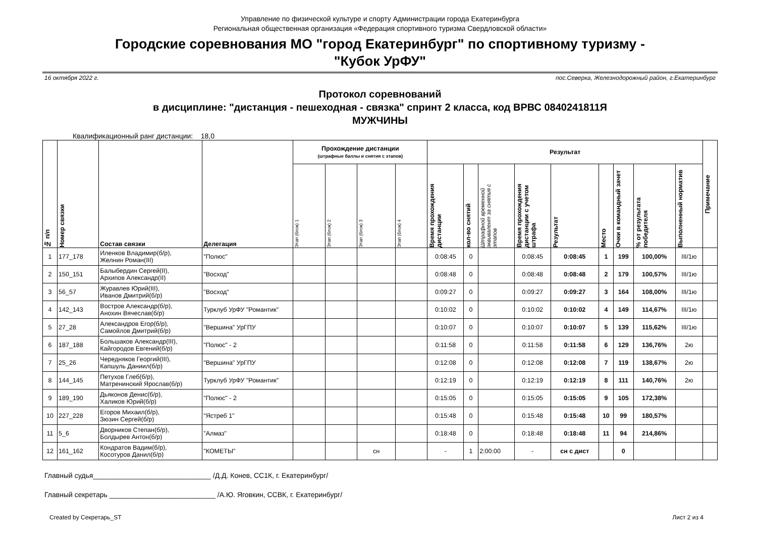Управление по физической культуре и спорту Администрации города Екатеринбурга
Региональная общественная организация «Федерация спортивного туризма Свердловской области»
Городские соревнования МО "город Екатеринбург" по спортивному туризму -
"Кубок УрФУ"
16 октября 2022 г. пос.Северка, Железнодорожный район, г.Екатеринбург
Протокол соревнований
в дисциплине: "дистанция - пешеходная - связка" спринт 2 класса, код ВРВС 0840241811Я
МУЖЧИНЫ
Квалификационный ранг дистанции: 18,0
| № п/п | Номер связки | Состав связки | Делегация | Прохождение дистанции (штрафные баллы и снятия с этапов) | | | | Результат | | | | | | | | | Примечание |
| --- | --- | --- | --- | --- | --- | --- | --- | --- | --- | --- | --- | --- | --- | --- | --- | --- | --- |
| | | | | Этап (блок) 1 | Этап (блок) 2 | Этап (блок) 3 | Этап (блок) 4 | Время прохождения дистанции | кол-во снятий | Штрафной временной эквивалент за снятия с этапов | Время прохождения дистанции с учетом штрафа | Результат | Место | Очки в командный зачет | % от результата победителя | Выполненный норматив | |
| 1 | 177_178 | Иленков Владимир(б/р), Желнин Роман(III) | "Полюс" | | | | | 0:08:45 | 0 | | 0:08:45 | 0:08:45 | 1 | 199 | 100,00% | III/1ю | |
| 2 | 150_151 | Балыбердин Сергей(II), Архипов Александр(II) | "Восход" | | | | | 0:08:48 | 0 | | 0:08:48 | 0:08:48 | 2 | 179 | 100,57% | III/1ю | |
| 3 | 56_57 | Журавлев Юрий(III), Иванов Дмитрий(б/р) | "Восход" | | | | | 0:09:27 | 0 | | 0:09:27 | 0:09:27 | 3 | 164 | 108,00% | III/1ю | |
| 4 | 142_143 | Востров Александр(б/р), Анохин Вячеслав(б/р) | Турклуб УрФУ "Романтик" | | | | | 0:10:02 | 0 | | 0:10:02 | 0:10:02 | 4 | 149 | 114,67% | III/1ю | |
| 5 | 27_28 | Александров Егор(б/р), Самойлов Дмитрий(б/р) | "Вершина" УрГПУ | | | | | 0:10:07 | 0 | | 0:10:07 | 0:10:07 | 5 | 139 | 115,62% | III/1ю | |
| 6 | 187_188 | Большаков Александр(III), Кайгородов Евгений(б/р) | "Полюс" - 2 | | | | | 0:11:58 | 0 | | 0:11:58 | 0:11:58 | 6 | 129 | 136,76% | 2ю | |
| 7 | 25_26 | Чередняков Георгий(III), Капшуль Даниил(б/р) | "Вершина" УрГПУ | | | | | 0:12:08 | 0 | | 0:12:08 | 0:12:08 | 7 | 119 | 138,67% | 2ю | |
| 8 | 144_145 | Петухов Глеб(б/р), Матренинский Ярослав(б/р) | Турклуб УрФУ "Романтик" | | | | | 0:12:19 | 0 | | 0:12:19 | 0:12:19 | 8 | 111 | 140,76% | 2ю | |
| 9 | 189_190 | Дьяконов Денис(б/р), Халиков Юрий(б/р) | "Полюс" - 2 | | | | | 0:15:05 | 0 | | 0:15:05 | 0:15:05 | 9 | 105 | 172,38% | | |
| 10 | 227_228 | Егоров Михаил(б/р), Зюзин Сергей(б/р) | "Ястреб 1" | | | | | 0:15:48 | 0 | | 0:15:48 | 0:15:48 | 10 | 99 | 180,57% | | |
| 11 | 5_6 | Дворников Степан(б/р), Болдырев Антон(б/р) | "Алмаз" | | | | | 0:18:48 | 0 | | 0:18:48 | 0:18:48 | 11 | 94 | 214,86% | | |
| 12 | 161_162 | Кондратов Вадим(б/р), Косотуров Данил(б/р) | "КОМЕТЫ" | | | сн | | - | 1 | 2:00:00 | - | сн с дист | | 0 | | | |
Главный судья______________________________ /Д.Д. Конев, СС1К, г. Екатеринбург/
Главный секретарь ___________________________ /А.Ю. Яговкин, ССВК, г. Екатеринбург/
Created by Секретарь_ST Лист 2 из 4